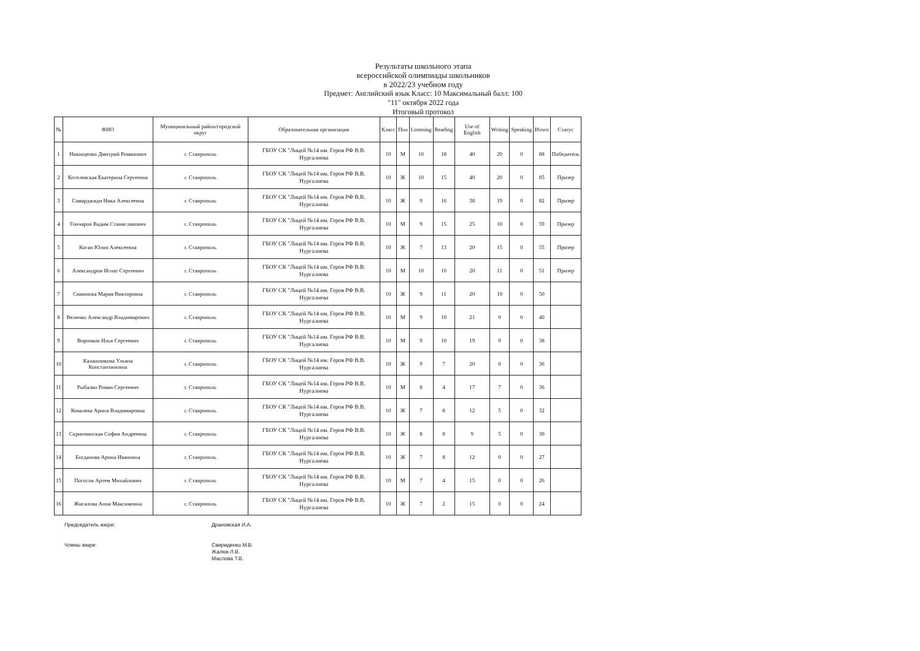Результаты школьного этапа
всероссийской олимпиады школьников
в 2022/23 учебном году
Предмет: Английский язык Класс: 10 Максимальный балл: 100
"11" октября 2022 года
Итоговый протокол
| № | ФИО | Муниципальный район/городской округ | Образовательная организация | Класс | Пол | Listening | Reading | Use of English | Writing | Speaking | Итого | Статус |
| --- | --- | --- | --- | --- | --- | --- | --- | --- | --- | --- | --- | --- |
| 1 | Никищенко Дмитрий Романович | г. Ставрополь | ГБОУ СК "Лицей №14 им. Героя РФ В.В. Нургалиева | 10 | М | 10 | 18 | 40 | 20 | 0 | 88 | Победитель |
| 2 | Котелевская Екатерина Сергеевна | г. Ставрополь | ГБОУ СК "Лицей №14 им. Героя РФ В.В. Нургалиева | 10 | Ж | 10 | 15 | 40 | 20 | 0 | 85 | Призер |
| 3 | Самарджиди Ника Алексеевна | г. Ставрополь | ГБОУ СК "Лицей №14 им. Героя РФ В.В. Нургалиева | 10 | Ж | 9 | 16 | 38 | 19 | 0 | 82 | Призер |
| 4 | Гончаров Вадим Станиславович | г. Ставрополь | ГБОУ СК "Лицей №14 им. Героя РФ В.В. Нургалиева | 10 | М | 9 | 15 | 25 | 10 | 0 | 59 | Призер |
| 5 | Коган Юлия Алексеевна | г. Ставрополь | ГБОУ СК "Лицей №14 им. Героя РФ В.В. Нургалиева | 10 | Ж | 7 | 13 | 20 | 15 | 0 | 55 | Призер |
| 6 | Александров Игнат Сергеевич | г. Ставрополь | ГБОУ СК "Лицей №14 им. Героя РФ В.В. Нургалиева | 10 | М | 10 | 10 | 20 | 11 | 0 | 51 | Призер |
| 7 | Симонова Мария Викторовна | г. Ставрополь | ГБОУ СК "Лицей №14 им. Героя РФ В.В. Нургалиева | 10 | Ж | 9 | 11 | 20 | 10 | 0 | 50 | |
| 8 | Величко Александр Владимирович | г. Ставрополь | ГБОУ СК "Лицей №14 им. Героя РФ В.В. Нургалиева | 10 | М | 9 | 10 | 21 | 0 | 0 | 40 | |
| 9 | Воронков Илья Сергеевич | г. Ставрополь | ГБОУ СК "Лицей №14 им. Героя РФ В.В. Нургалиева | 10 | М | 9 | 10 | 19 | 0 | 0 | 38 | |
| 10 | Калашникова Ульяна Константиновна | г. Ставрополь | ГБОУ СК "Лицей №14 им. Героя РФ В.В. Нургалиева | 10 | Ж | 9 | 7 | 20 | 0 | 0 | 36 | |
| 11 | Рыбалко Роман Сергеевич | г. Ставрополь | ГБОУ СК "Лицей №14 им. Героя РФ В.В. Нургалиева | 10 | М | 8 | 4 | 17 | 7 | 0 | 36 | |
| 12 | Ковалева Арина Владимировна | г. Ставрополь | ГБОУ СК "Лицей №14 им. Героя РФ В.В. Нургалиева | 10 | Ж | 7 | 8 | 12 | 5 | 0 | 32 | |
| 13 | Скрипчинская София Андреевна | г. Ставрополь | ГБОУ СК "Лицей №14 им. Героя РФ В.В. Нургалиева | 10 | Ж | 8 | 8 | 9 | 5 | 0 | 30 | |
| 14 | Богданова Арина Ивановна | г. Ставрополь | ГБОУ СК "Лицей №14 им. Героя РФ В.В. Нургалиева | 10 | Ж | 7 | 8 | 12 | 0 | 0 | 27 | |
| 15 | Погосов Артем Михайлович | г. Ставрополь | ГБОУ СК "Лицей №14 им. Героя РФ В.В. Нургалиева | 10 | М | 7 | 4 | 15 | 0 | 0 | 26 | |
| 16 | Жигалова Анна Максимовна | г. Ставрополь | ГБОУ СК "Лицей №14 им. Героя РФ В.В. Нургалиева | 10 | Ж | 7 | 2 | 15 | 0 | 0 | 24 | |
Председатель жюри:
Члены жюри:
Драновская И.А.
Свириденко М.В.
Жалюк Л.В.
Маслова Т.В.